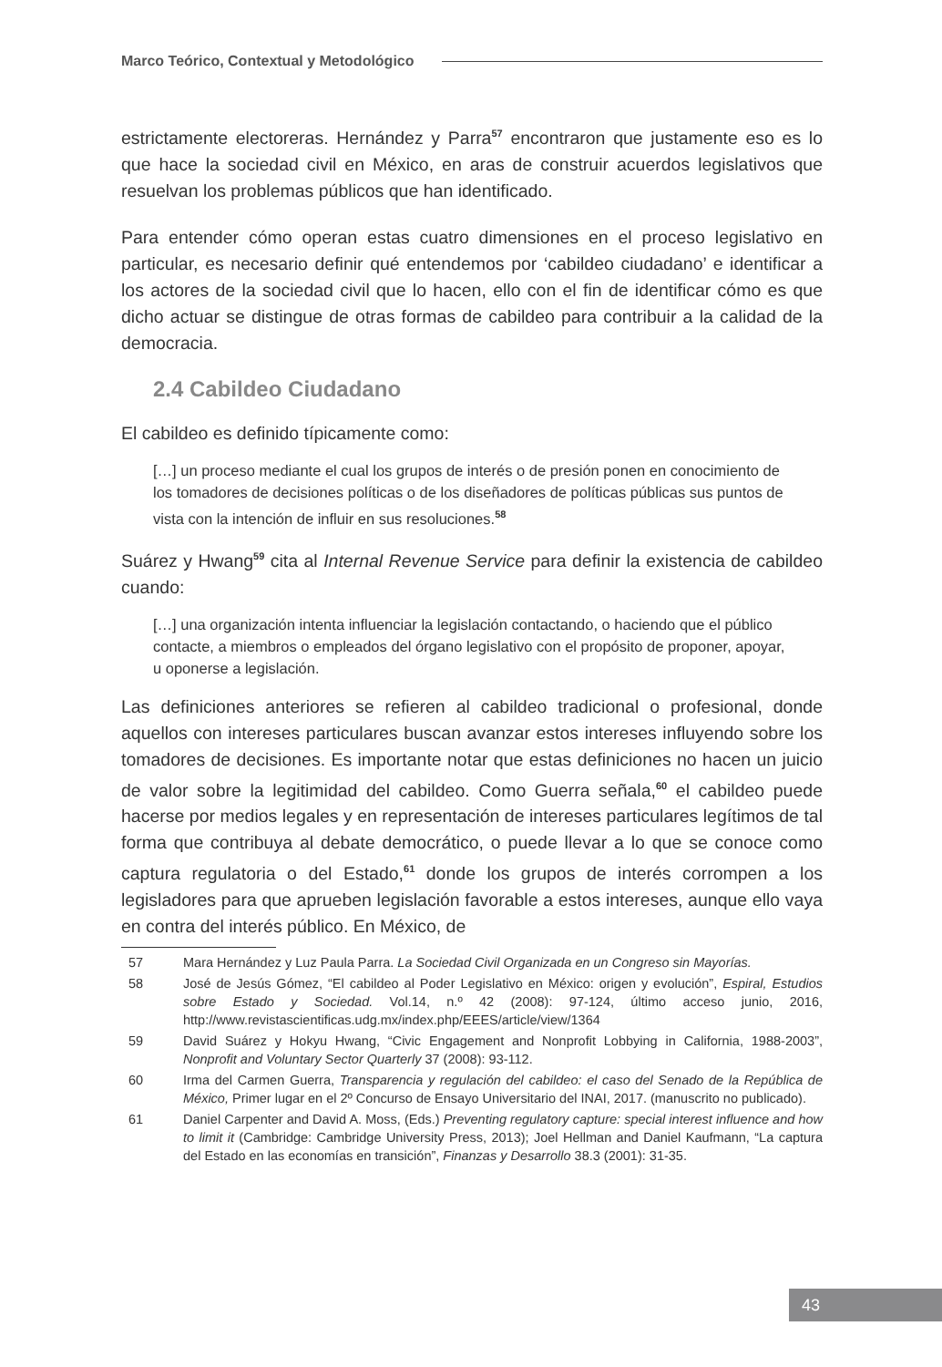Marco Teórico, Contextual y Metodológico
estrictamente electoreras. Hernández y Parra<sup>57</sup> encontraron que justamente eso es lo que hace la sociedad civil en México, en aras de construir acuerdos legislativos que resuelvan los problemas públicos que han identificado.
Para entender cómo operan estas cuatro dimensiones en el proceso legislativo en particular, es necesario definir qué entendemos por ‘cabildeo ciudadano’ e identificar a los actores de la sociedad civil que lo hacen, ello con el fin de identificar cómo es que dicho actuar se distingue de otras formas de cabildeo para contribuir a la calidad de la democracia.
2.4 Cabildeo Ciudadano
El cabildeo es definido típicamente como:
[…] un proceso mediante el cual los grupos de interés o de presión ponen en conocimiento de los tomadores de decisiones políticas o de los diseñadores de políticas públicas sus puntos de vista con la intención de influir en sus resoluciones.<sup>58</sup>
Suárez y Hwang<sup>59</sup> cita al Internal Revenue Service para definir la existencia de cabildeo cuando:
[…] una organización intenta influenciar la legislación contactando, o haciendo que el público contacte, a miembros o empleados del órgano legislativo con el propósito de proponer, apoyar, u oponerse a legislación.
Las definiciones anteriores se refieren al cabildeo tradicional o profesional, donde aquellos con intereses particulares buscan avanzar estos intereses influyendo sobre los tomadores de decisiones. Es importante notar que estas definiciones no hacen un juicio de valor sobre la legitimidad del cabildeo. Como Guerra señala,<sup>60</sup> el cabildeo puede hacerse por medios legales y en representación de intereses particulares legítimos de tal forma que contribuya al debate democrático, o puede llevar a lo que se conoce como captura regulatoria o del Estado,<sup>61</sup> donde los grupos de interés corrompen a los legisladores para que aprueben legislación favorable a estos intereses, aunque ello vaya en contra del interés público. En México, de
57 Mara Hernández y Luz Paula Parra. La Sociedad Civil Organizada en un Congreso sin Mayorías.
58 José de Jesús Gómez, “El cabildeo al Poder Legislativo en México: origen y evolución”, Espiral, Estudios sobre Estado y Sociedad. Vol.14, n.º 42 (2008): 97-124, último acceso junio, 2016, http://www.revistascientificas.udg.mx/index.php/EEES/article/view/1364
59 David Suárez y Hokyu Hwang, “Civic Engagement and Nonprofit Lobbying in California, 1988-2003”, Nonprofit and Voluntary Sector Quarterly 37 (2008): 93-112.
60 Irma del Carmen Guerra, Transparencia y regulación del cabildeo: el caso del Senado de la República de México, Primer lugar en el 2º Concurso de Ensayo Universitario del INAI, 2017. (manuscrito no publicado).
61 Daniel Carpenter and David A. Moss, (Eds.) Preventing regulatory capture: special interest influence and how to limit it (Cambridge: Cambridge University Press, 2013); Joel Hellman and Daniel Kaufmann, “La captura del Estado en las economías en transición”, Finanzas y Desarrollo 38.3 (2001): 31-35.
43